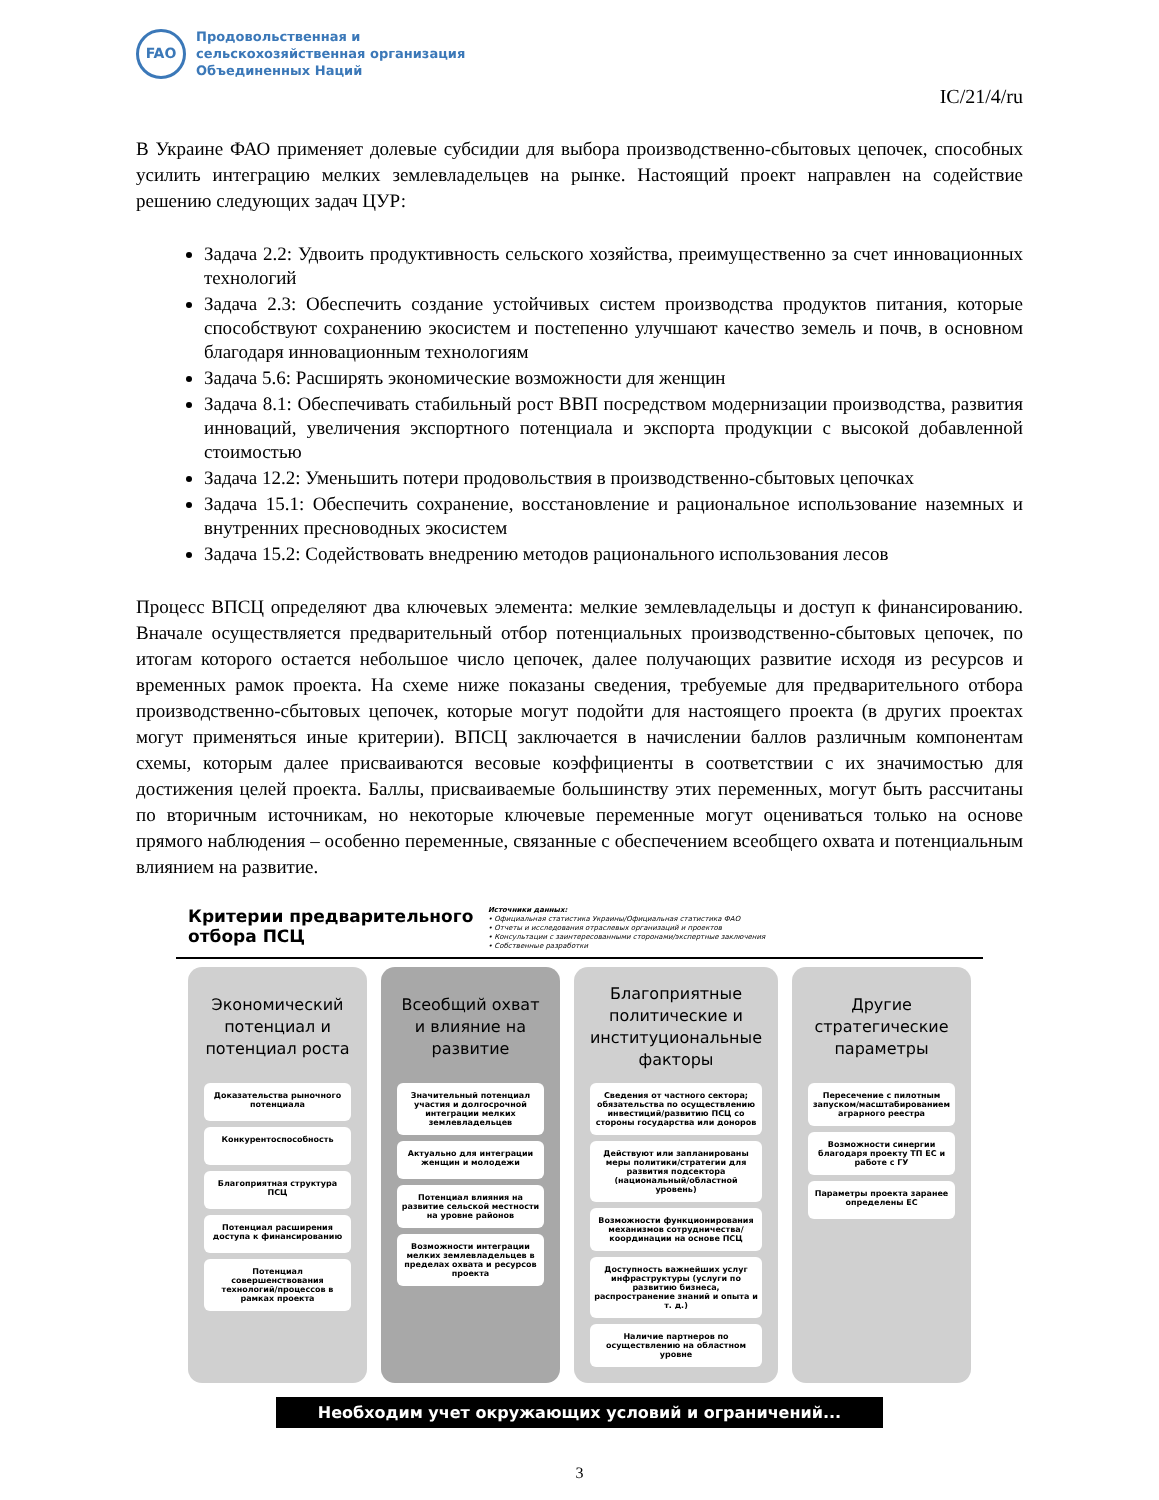FAO
Продовольственная и
сельскохозяйственная организация
Объединенных Наций
IC/21/4/ru
В Украине ФАО применяет долевые субсидии для выбора производственно-сбытовых цепочек, способных усилить интеграцию мелких землевладельцев на рынке. Настоящий проект направлен на содействие решению следующих задач ЦУР:
Задача 2.2: Удвоить продуктивность сельского хозяйства, преимущественно за счет инновационных технологий
Задача 2.3: Обеспечить создание устойчивых систем производства продуктов питания, которые способствуют сохранению экосистем и постепенно улучшают качество земель и почв, в основном благодаря инновационным технологиям
Задача 5.6: Расширять экономические возможности для женщин
Задача 8.1: Обеспечивать стабильный рост ВВП посредством модернизации производства, развития инноваций, увеличения экспортного потенциала и экспорта продукции с высокой добавленной стоимостью
Задача 12.2: Уменьшить потери продовольствия в производственно-сбытовых цепочках
Задача 15.1: Обеспечить сохранение, восстановление и рациональное использование наземных и внутренних пресноводных экосистем
Задача 15.2: Содействовать внедрению методов рационального использования лесов
Процесс ВПСЦ определяют два ключевых элемента: мелкие землевладельцы и доступ к финансированию. Вначале осуществляется предварительный отбор потенциальных производственно-сбытовых цепочек, по итогам которого остается небольшое число цепочек, далее получающих развитие исходя из ресурсов и временных рамок проекта. На схеме ниже показаны сведения, требуемые для предварительного отбора производственно-сбытовых цепочек, которые могут подойти для настоящего проекта (в других проектах могут применяться иные критерии). ВПСЦ заключается в начислении баллов различным компонентам схемы, которым далее присваиваются весовые коэффициенты в соответствии с их значимостью для достижения целей проекта. Баллы, присваиваемые большинству этих переменных, могут быть рассчитаны по вторичным источникам, но некоторые ключевые переменные могут оцениваться только на основе прямого наблюдения – особенно переменные, связанные с обеспечением всеобщего охвата и потенциальным влиянием на развитие.
Критерии предварительного отбора ПСЦ
Источники данных:
• Официальная статистика Украины/Официальная статистика ФАО
• Отчеты и исследования отраслевых организаций и проектов
• Консультации с заинтересованными сторонами/экспертные заключения
• Собственные разработки
Экономический потенциал и потенциал роста
Доказательства рыночного потенциала
Конкурентоспособность
Благоприятная структура ПСЦ
Потенциал расширения доступа к финансированию
Потенциал совершенствования технологий/процессов в рамках проекта
Всеобщий охват и влияние на развитие
Значительный потенциал участия и долгосрочной интеграции мелких землевладельцев
Актуально для интеграции женщин и молодежи
Потенциал влияния на развитие сельской местности на уровне районов
Возможности интеграции мелких землевладельцев в пределах охвата и ресурсов проекта
Благоприятные политические и институциональные факторы
Сведения от частного сектора; обязательства по осуществлению инвестиций/развитию ПСЦ со стороны государства или доноров
Действуют или запланированы меры политики/стратегии для развития подсектора (национальный/областной уровень)
Возможности функционирования механизмов сотрудничества/координации на основе ПСЦ
Доступность важнейших услуг инфраструктуры (услуги по развитию бизнеса, распространение знаний и опыта и т. д.)
Наличие партнеров по осуществлению на областном уровне
Другие стратегические параметры
Пересечение с пилотным запуском/масштабированием аграрного реестра
Возможности синергии благодаря проекту ТП ЕС и работе с ГУ
Параметры проекта заранее определены ЕС
Необходим учет окружающих условий и ограничений...
3